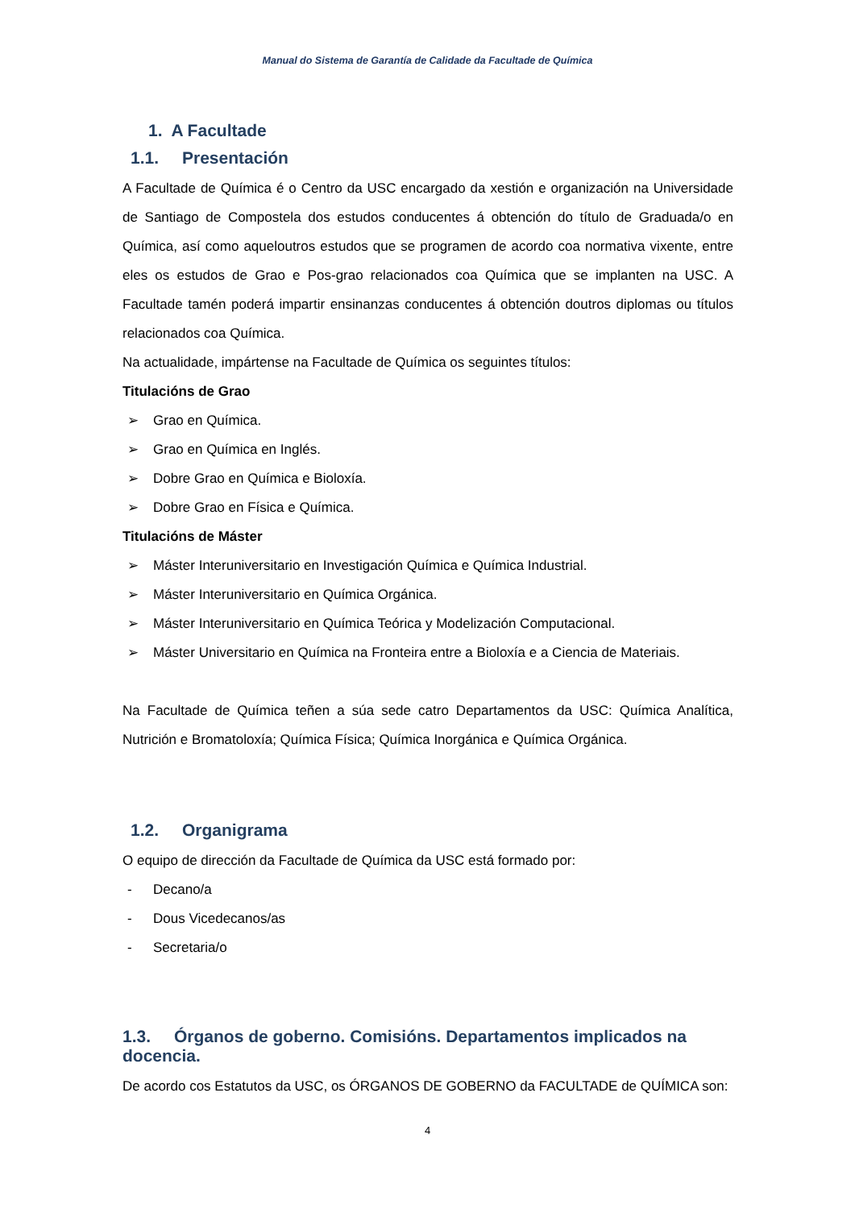Manual do Sistema de Garantía de Calidade da Facultade de Química
1. A Facultade
1.1. Presentación
A Facultade de Química é o Centro da USC encargado da xestión e organización na Universidade de Santiago de Compostela dos estudos conducentes á obtención do título de Graduada/o en Química, así como aqueloutros estudos que se programen de acordo coa normativa vixente, entre eles os estudos de Grao e Pos-grao relacionados coa Química que se implanten na USC. A Facultade tamén poderá impartir ensinanzas conducentes á obtención doutros diplomas ou títulos relacionados coa Química.
Na actualidade, impártense na Facultade de Química os seguintes títulos:
Titulacións de Grao
➢ Grao en Química.
➢ Grao en Química en Inglés.
➢ Dobre Grao en Química e Bioloxía.
➢ Dobre Grao en Física e Química.
Titulacións de Máster
➢ Máster Interuniversitario en Investigación Química e Química Industrial.
➢ Máster Interuniversitario en Química Orgánica.
➢ Máster Interuniversitario en Química Teórica y Modelización Computacional.
➢ Máster Universitario en Química na Fronteira entre a Bioloxía e a Ciencia de Materiais.
Na Facultade de Química teñen a súa sede catro Departamentos da USC: Química Analítica, Nutrición e Bromatoloxía; Química Física; Química Inorgánica e Química Orgánica.
1.2. Organigrama
O equipo de dirección da Facultade de Química da USC está formado por:
- Decano/a
- Dous Vicedecanos/as
- Secretaria/o
1.3. Órganos de goberno. Comisións. Departamentos implicados na docencia.
De acordo cos Estatutos da USC, os ÓRGANOS DE GOBERNO da FACULTADE de QUÍMICA son:
4